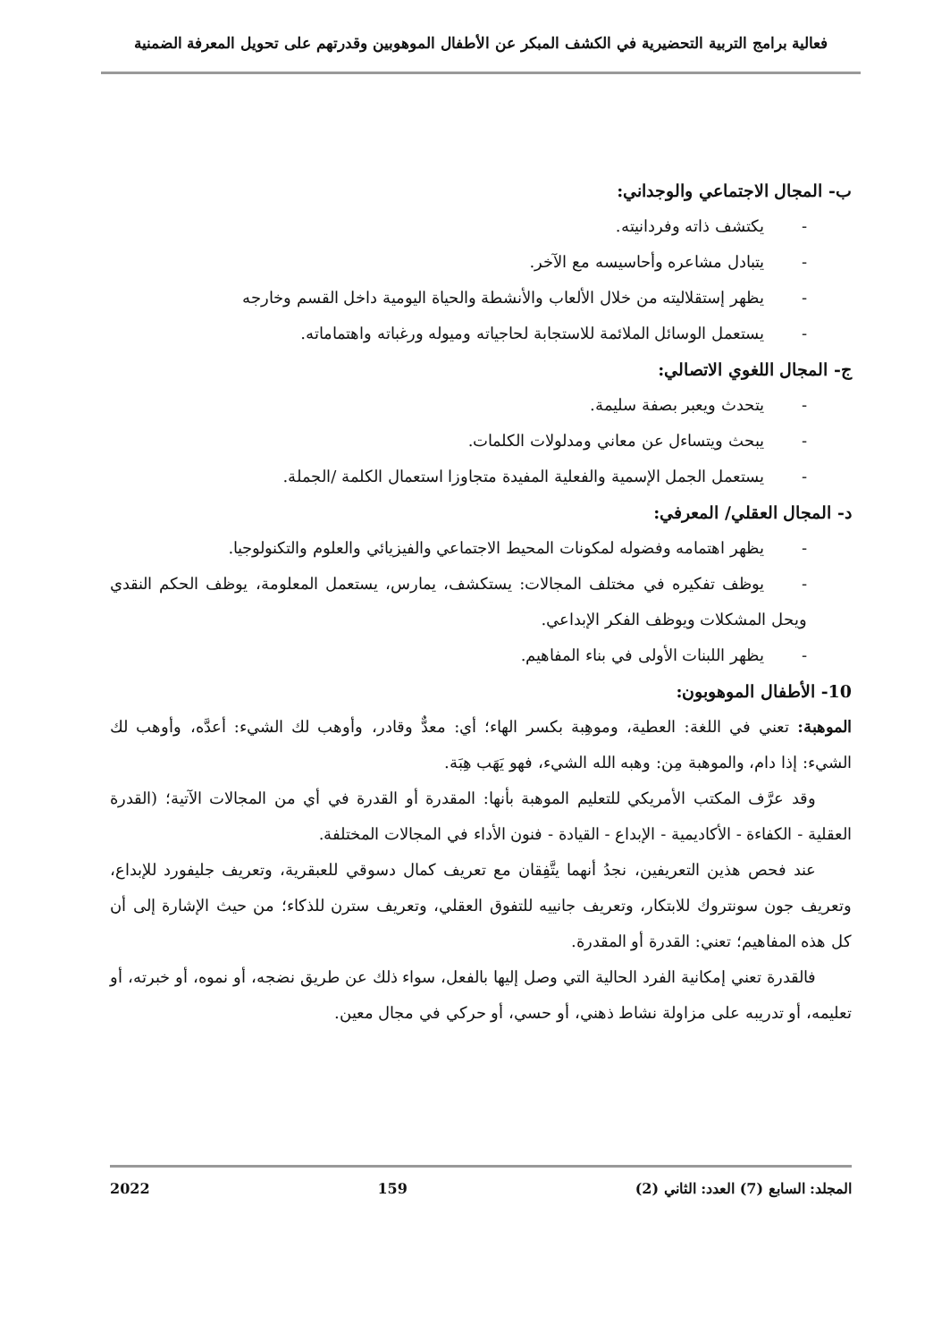فعالية برامج التربية التحضيرية في الكشف المبكر عن الأطفال الموهوبين وقدرتهم على تحويل المعرفة الضمنية
ب- المجال الاجتماعي والوجداني:
- يكتشف ذاته وفردانيته.
- يتبادل مشاعره وأحاسيسه مع الآخر.
- يظهر إستقلاليته من خلال الألعاب والأنشطة والحياة اليومية داخل القسم وخارجه
- يستعمل الوسائل الملائمة للاستجابة لحاجياته وميوله ورغباته واهتماماته.
ج- المجال اللغوي الاتصالي:
- يتحدث ويعبر بصفة سليمة.
- يبحث ويتساءل عن معاني ومدلولات الكلمات.
- يستعمل الجمل الإسمية والفعلية المفيدة متجاوزا استعمال الكلمة /الجملة.
د- المجال العقلي/ المعرفي:
- يظهر اهتمامه وفضوله لمكونات المحيط الاجتماعي والفيزيائي والعلوم والتكنولوجيا.
- يوظف تفكيره في مختلف المجالات: يستكشف، يمارس، يستعمل المعلومة، يوظف الحكم النقدي ويحل المشكلات ويوظف الفكر الإبداعي.
- يظهر اللبنات الأولى في بناء المفاهيم.
10- الأطفال الموهوبون:
الموهبة: تعني في اللغة: العطية، وموهِبة بكسر الهاء؛ أي: معدٌّ وقادر، وأوهب لك الشيء: أعدَّه، وأوهب لك الشيء: إذا دام، والموهبة مِن: وهبه الله الشيء، فهو يَهَب هِبَة.
وقد عرَّف المكتب الأمريكي للتعليم الموهبة بأنها: المقدرة أو القدرة في أي من المجالات الآتية؛ (القدرة العقلية - الكفاءة - الأكاديمية - الإبداع - القيادة - فنون الأداء في المجالات المختلفة.
عند فحص هذين التعريفين، نجدُ أنهما يتَّفِقان مع تعريف كمال دسوقي للعبقرية، وتعريف جليفورد للإبداع، وتعريف جون سونتروك للابتكار، وتعريف جانييه للتفوق العقلي، وتعريف سترن للذكاء؛ من حيث الإشارة إلى أن كل هذه المفاهيم؛ تعني: القدرة أو المقدرة.
فالقدرة تعني إمكانية الفرد الحالية التي وصل إليها بالفعل، سواء ذلك عن طريق نضجه، أو نموه، أو خبرته، أو تعليمه، أو تدريبه على مزاولة نشاط ذهني، أو حسي، أو حركي في مجال معين.
المجلد: السابع (7) العدد: الثاني (2) 159 2022